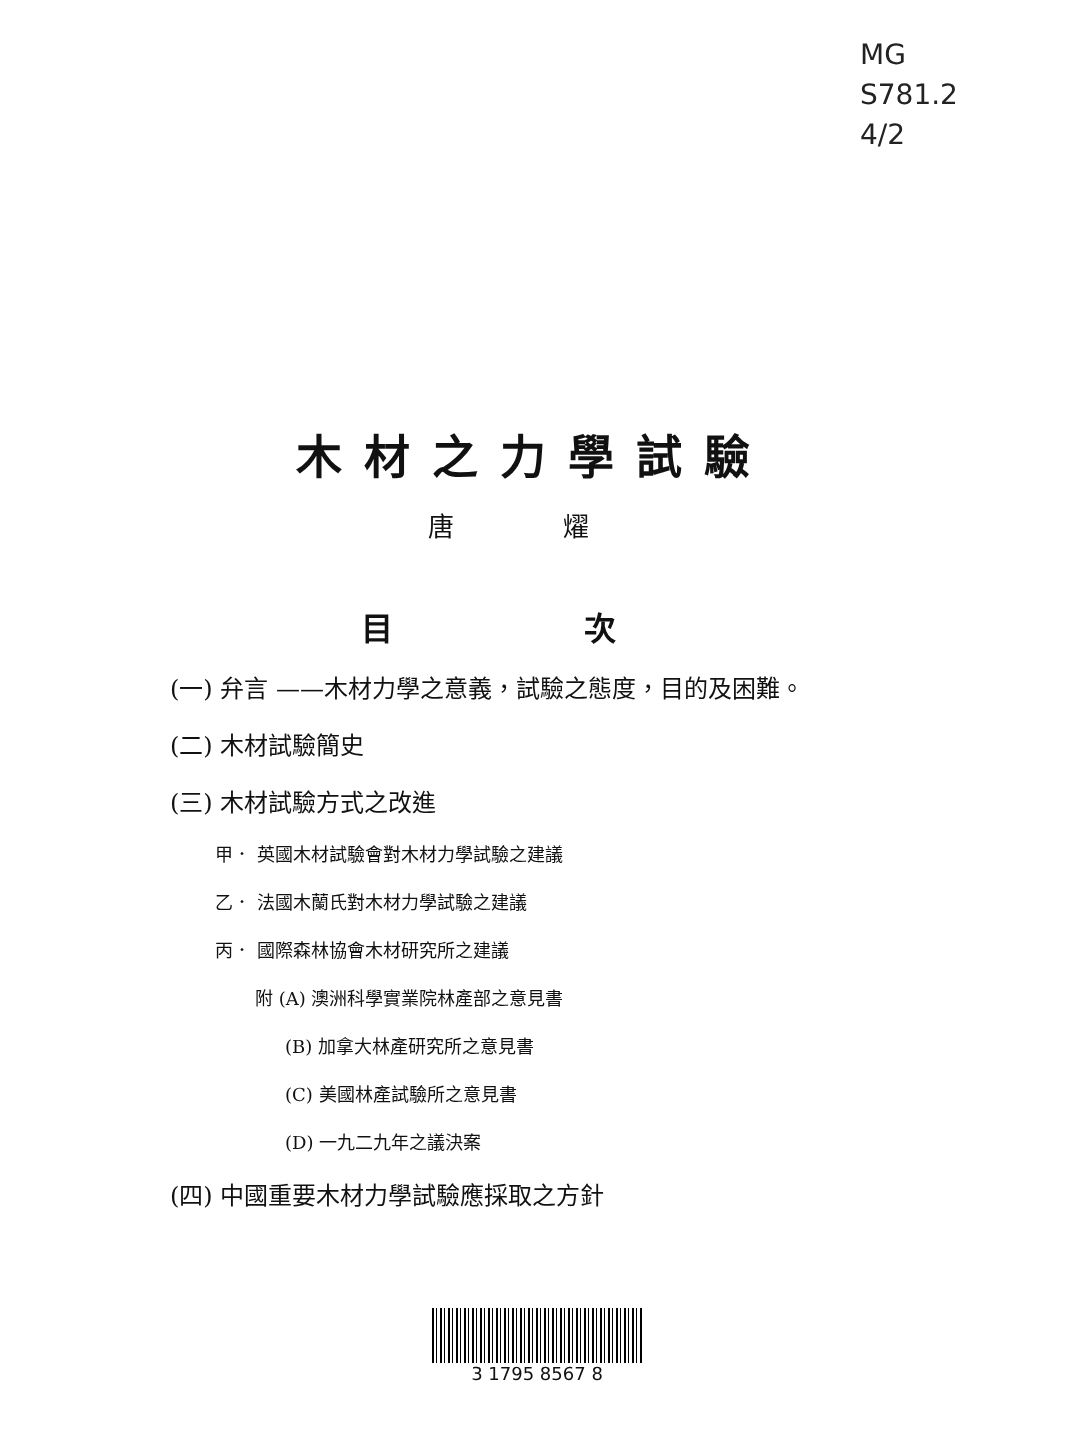MG
S781.2
4/2
木材之力學試驗
唐 燿
目 次
(一) 弁言 ——木材力學之意義，試驗之態度，目的及困難。
(二) 木材試驗簡史
(三) 木材試驗方式之改進
甲． 英國木材試驗會對木材力學試驗之建議
乙． 法國木蘭氏對木材力學試驗之建議
丙． 國際森林協會木材研究所之建議
附 (A) 澳洲科學實業院林產部之意見書
(B) 加拿大林產研究所之意見書
(C) 美國林產試驗所之意見書
(D) 一九二九年之議決案
(四) 中國重要木材力學試驗應採取之方針
3 1795 8567 8